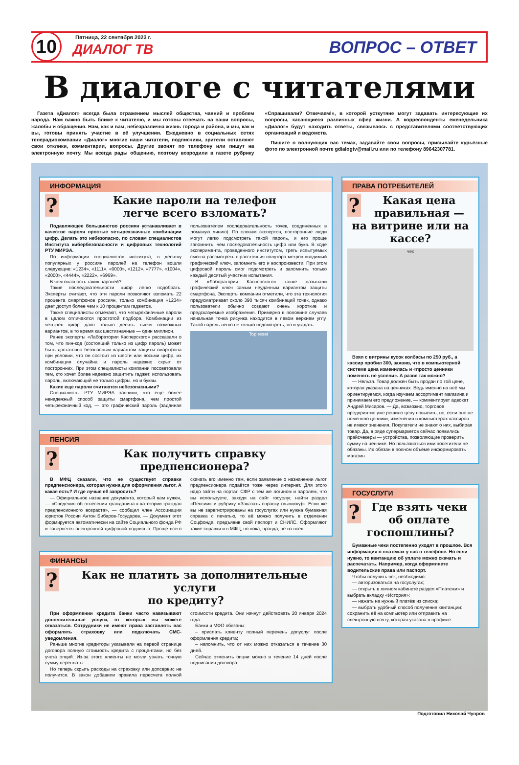10
Пятница, 22 сентября 2023 г.
ДИАЛОГ ТВ ВОПРОС – ОТВЕТ
В диалоге с читателями
Газета «Диалог» всегда была отражением мыслей общества, чаяний и проблем народа. Нам важно быть ближе к читателю, и мы готовы отвечать на ваши вопросы, жалобы и обращения. Нам, как и вам, небезразлична жизнь города и района, и мы, как и вы, готовы принять участие в её улучшении. Ежедневно в социальных сетях телерадиокомпании «Диалог» многие наши читатели, подписчики, зрители оставляют свои отклики, комментарии, вопросы. Другие звонят по телефону или пишут на электронную почту. Мы всегда рады общению, поэтому возродили в газете рубрику «Спрашивали? Отвечаем!», в которой усткутяне могут задавать интересующие их вопросы, касающиеся различных сфер жизни. А корреспонденты еженедельника «Диалог» будут находить ответы, связываясь с представителями соответствующих организаций и ведомств.
Пишите о волнующих вас темах, задавайте свои вопросы, присылайте курьёзные фото по электронной почте gdialogtv@mail.ru или по телефону 89642307781.
ИНФОРМАЦИЯ
?
Какие пароли на телефон
легче всего взломать?
Подавляющее большинство россиян устанавливает в качестве пароля простые четырехзначные комбинации цифр. Делать это небезопасно, по словам специалистов Института кибербезопасности и цифровых технологий РТУ МИРЭА.
По информации специалистов института, в десятку популярных у россиян паролей на телефон вошли следующие: «1234», «1111», «0000», «1212», «7777», «1004», «2000», «4444», «2222», «6969».
В чем опасность таких паролей?
Такие последовательности цифр легко подобрать. Эксперты считают, что эти пароли позволяют взломать 22 процента смартфонов россиян, только комбинация «1234» дает доступ более чем к 10 процентам гаджетов.
Также специалисты отмечают, что четырехзначные пароли в целом отличаются простотой подбора. Комбинации из четырех цифр дают только десять тысяч возможных вариантов, в то время как шестизначные — один миллион.
Ранее эксперты «Лаборатории Касперского» рассказали о том, что пин-код (состоящий только из цифр пароль) может быть достаточно безопасным вариантом защиты смартфона при условии, что он состоит из шести или восьми цифр, их комбинация случайна и пароль надежно скрыт от посторонних. При этом специалисты компании посоветовали тем, кто хочет более надежно защитить гаджет, использовать пароль, включающий не только цифры, но и буквы.
Какие еще пароли считаются небезопасными?
Специалисты РТУ МИРЭА заявили, что еще более ненадежный способ защиты смартфона, чем простой четырехзначный код, — это графический пароль (заданная пользователем последовательность точек, соединенных в ломаную линию). По словам экспертов, посторонние люди могут легко подсмотреть такой пароль, и его проще запомнить, чем последовательность цифр или букв. В ходе эксперимента, проведенного институтом, треть испытуемых смогла рассмотреть с расстояния полутора метров вводимый графический ключ, запомнить его и воспроизвести. При этом цифровой пароль смог подсмотреть и запомнить только каждый десятый участник испытания.
В «Лаборатории Касперского» также называли графический ключ самым неудачным вариантом защиты смартфона. Эксперты компании отметили, что эта технология предусматривает около 390 тысяч комбинаций точек, однако пользователи обычно создают очень короткие и предсказуемые изображения. Примерно в половине случаев начальная точка рисунка находится в левом верхнем углу. Такой пароль легко не только подсмотреть, но и угадать.
Top reset
ПЕНСИЯ
?
Как получить справку
предпенсионера?
В МФЦ сказали, что не существует справки предпенсионера, которая нужна для оформления льгот. А какая есть? И где лучше её запросить?
— Официальное название документа, который вам нужен, — «Сведения об отнесении гражданина к категории граждан предпенсионного возраста», — сообщил член Ассоциации юристов России Антон Бибаров-Государев. — Документ этот формируется автоматически на сайте Социального фонда РФ и заверяется электронной цифровой подписью. Проще всего скачать его именно там, если заявление о назначении льгот предпенсионера подаётся тоже через интернет. Для этого надо зайти на портал СФР с тем же логином и паролем, что вы используете, заходя на сайт госуслуг, найти раздел «Пенсии» и рубрику «Заказать справку (выписку)». Если же вы не зарегистрированы на госуслугах или нужна бумажная справка с печатью, то её можно получить в отделении Соцфонда, предъявив свой паспорт и СНИЛС. Оформляют такие справки и в МФЦ, но пока, правда, не во всех.
ФИНАНСЫ
?
Как не платить за дополнительные услуги
по кредиту?
При оформлении кредита банки часто навязывают дополнительные услуги, от которых вы можете отказаться. Сотрудники не имеют права заставлять вас оформлять страховку или подключать СМС-уведомления.
Раньше многие кредиторы указывали на первой странице договора полную стоимость кредита с процентами, но без учета опций. Из-за этого клиенты не могли узнать точную сумму переплаты.
Но теперь скрыть расходы на страховку или допсервис не получится. В закон добавили правила пересчета полной стоимости кредита. Они начнут действовать 20 января 2024 года.
Банки и МФО обязаны:
– прислать клиенту полный перечень допуслуг после оформления кредита;
– напомнить, что от них можно отказаться в течение 30 дней.
Сейчас отменить опции можно в течение 14 дней после подписания договора.
ПРАВА ПОТРЕБИТЕЛЕЙ
?
Какая цена правильная — на витрине или на кассе?
чек
Взял с витрины кусок колбасы по 250 руб., а кассир пробил 300, заявив, что в компьютерной системе цена изменилась и «просто ценники поменять не успели». А разве так можно?
— Нельзя. Товар должен быть продан по той цене, которая указана на ценниках. Ведь именно на неё мы ориентируемся, когда изучаем ассортимент магазина и принимаем его предложение, — комментирует адвокат Андрей Мисаров. — Да, возможно, торговое предприятие уже решило цену повысить, но, если оно не поменяло ценники, изменения в компьютерах кассиров не имеют значения. Покупатели не знают о них, выбирая товар. Да, в ряде супермаркетов сейчас появились прайсчекеры — устройства, позволяющие проверить сумму на ценнике. Но пользоваться ими посетители не обязаны. Их обязан в полном объёме информировать магазин.
ГОСУСЛУГИ
?
Где взять чеки об оплате госпошлины?
Бумажные чеки постепенно уходят в прошлое. Вся информация о платежах у нас в телефоне. Но если нужно, то квитанцию об уплате можно скачать и распечатать. Например, когда оформляете водительские права или паспорт.
Чтобы получить чек, необходимо:
— авторизоваться на госуслугах;
— открыть в личном кабинете раздел «Платежи» и выбрать вкладку «История»;
— нажать на нужный платёж из списка;
— выбрать удобный способ получения квитанции: сохранить её на компьютер или отправить на электронную почту, которая указана в профиле.
Подготовил Николай Чупров